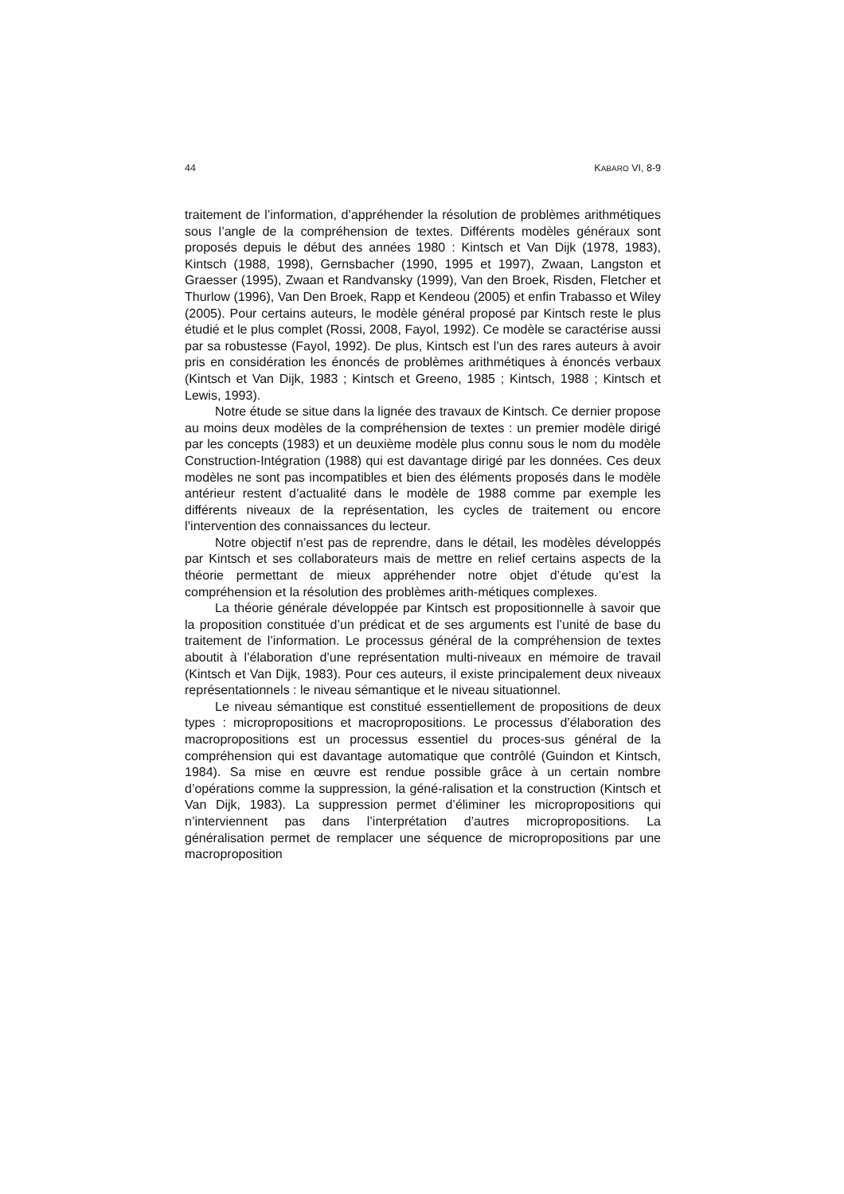44 KABARO VI, 8-9
traitement de l’information, d’appréhender la résolution de problèmes arithmétiques sous l’angle de la compréhension de textes. Différents modèles généraux sont proposés depuis le début des années 1980 : Kintsch et Van Dijk (1978, 1983), Kintsch (1988, 1998), Gernsbacher (1990, 1995 et 1997), Zwaan, Langston et Graesser (1995), Zwaan et Randvansky (1999), Van den Broek, Risden, Fletcher et Thurlow (1996), Van Den Broek, Rapp et Kendeou (2005) et enfin Trabasso et Wiley (2005). Pour certains auteurs, le modèle général proposé par Kintsch reste le plus étudié et le plus complet (Rossi, 2008, Fayol, 1992). Ce modèle se caractérise aussi par sa robustesse (Fayol, 1992). De plus, Kintsch est l’un des rares auteurs à avoir pris en considération les énoncés de problèmes arithmétiques à énoncés verbaux (Kintsch et Van Dijk, 1983 ; Kintsch et Greeno, 1985 ; Kintsch, 1988 ; Kintsch et Lewis, 1993).
Notre étude se situe dans la lignée des travaux de Kintsch. Ce dernier propose au moins deux modèles de la compréhension de textes : un premier modèle dirigé par les concepts (1983) et un deuxième modèle plus connu sous le nom du modèle Construction-Intégration (1988) qui est davantage dirigé par les données. Ces deux modèles ne sont pas incompatibles et bien des éléments proposés dans le modèle antérieur restent d’actualité dans le modèle de 1988 comme par exemple les différents niveaux de la représentation, les cycles de traitement ou encore l’intervention des connaissances du lecteur.
Notre objectif n’est pas de reprendre, dans le détail, les modèles développés par Kintsch et ses collaborateurs mais de mettre en relief certains aspects de la théorie permettant de mieux appréhender notre objet d’étude qu’est la compréhension et la résolution des problèmes arith-métiques complexes.
La théorie générale développée par Kintsch est propositionnelle à savoir que la proposition constituée d’un prédicat et de ses arguments est l’unité de base du traitement de l’information. Le processus général de la compréhension de textes aboutit à l’élaboration d’une représentation multi-niveaux en mémoire de travail (Kintsch et Van Dijk, 1983). Pour ces auteurs, il existe principalement deux niveaux représentationnels : le niveau sémantique et le niveau situationnel.
Le niveau sémantique est constitué essentiellement de propositions de deux types : micropropositions et macropropositions. Le processus d’élaboration des macropropositions est un processus essentiel du proces-sus général de la compréhension qui est davantage automatique que contrôlé (Guindon et Kintsch, 1984). Sa mise en œuvre est rendue possible grâce à un certain nombre d’opérations comme la suppression, la géné-ralisation et la construction (Kintsch et Van Dijk, 1983). La suppression permet d’éliminer les micropropositions qui n’interviennent pas dans l’interprétation d’autres micropropositions. La généralisation permet de remplacer une séquence de micropropositions par une macroproposition